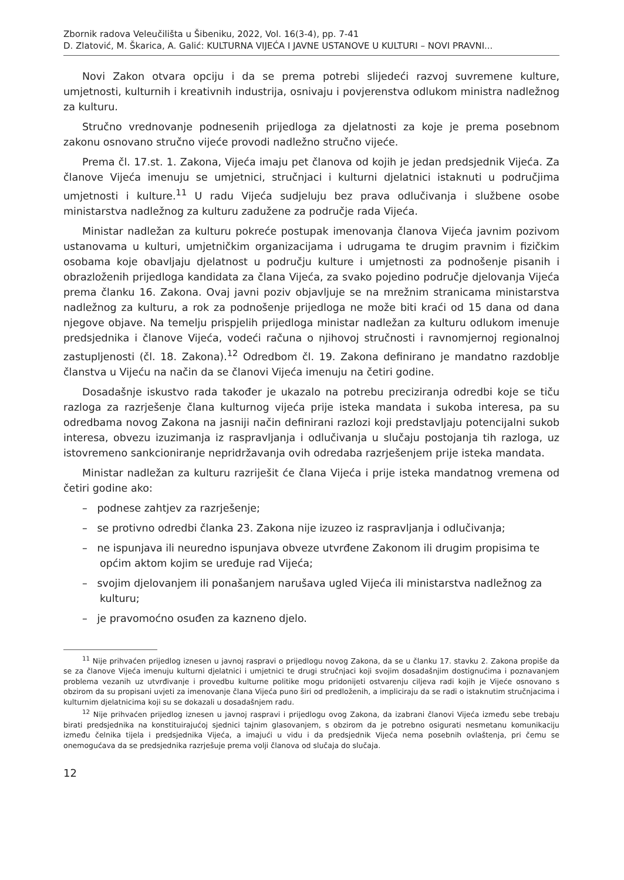Zbornik radova Veleučilišta u Šibeniku, 2022, Vol. 16(3-4), pp. 7-41
D. Zlatović, M. Škarica, A. Galić: KULTURNA VIJEĆA I JAVNE USTANOVE U KULTURI – NOVI PRAVNI...
Novi Zakon otvara opciju i da se prema potrebi slijedeći razvoj suvremene kulture, umjetnosti, kulturnih i kreativnih industrija, osnivaju i povjerenstva odlukom ministra nadležnog za kulturu.
Stručno vrednovanje podnesenih prijedloga za djelatnosti za koje je prema posebnom zakonu osnovano stručno vijeće provodi nadležno stručno vijeće.
Prema čl. 17.st. 1. Zakona, Vijeća imaju pet članova od kojih je jedan predsjednik Vijeća. Za članove Vijeća imenuju se umjetnici, stručnjaci i kulturni djelatnici istaknuti u područjima umjetnosti i kulture.<sup>11</sup> U radu Vijeća sudjeluju bez prava odlučivanja i službene osobe ministarstva nadležnog za kulturu zadužene za područje rada Vijeća.
Ministar nadležan za kulturu pokreće postupak imenovanja članova Vijeća javnim pozivom ustanovama u kulturi, umjetničkim organizacijama i udrugama te drugim pravnim i fizičkim osobama koje obavljaju djelatnost u području kulture i umjetnosti za podnošenje pisanih i obrazloženih prijedloga kandidata za člana Vijeća, za svako pojedino područje djelovanja Vijeća prema članku 16. Zakona. Ovaj javni poziv objavljuje se na mrežnim stranicama ministarstva nadležnog za kulturu, a rok za podnošenje prijedloga ne može biti kraći od 15 dana od dana njegove objave. Na temelju prispjelih prijedloga ministar nadležan za kulturu odlukom imenuje predsjednika i članove Vijeća, vodeći računa o njihovoj stručnosti i ravnomjernoj regionalnoj zastupljenosti (čl. 18. Zakona).<sup>12</sup> Odredbom čl. 19. Zakona definirano je mandatno razdoblje članstva u Vijeću na način da se članovi Vijeća imenuju na četiri godine.
Dosadašnje iskustvo rada također je ukazalo na potrebu preciziranja odredbi koje se tiču razloga za razrješenje člana kulturnog vijeća prije isteka mandata i sukoba interesa, pa su odredbama novog Zakona na jasniji način definirani razlozi koji predstavljaju potencijalni sukob interesa, obvezu izuzimanja iz raspravljanja i odlučivanja u slučaju postojanja tih razloga, uz istovremeno sankcioniranje nepridržavanja ovih odredaba razrješenjem prije isteka mandata.
Ministar nadležan za kulturu razriješit će člana Vijeća i prije isteka mandatnog vremena od četiri godine ako:
– podnese zahtjev za razrješenje;
– se protivno odredbi članka 23. Zakona nije izuzeo iz raspravljanja i odlučivanja;
– ne ispunjava ili neuredno ispunjava obveze utvrđene Zakonom ili drugim propisima te općim aktom kojim se uređuje rad Vijeća;
– svojim djelovanjem ili ponašanjem narušava ugled Vijeća ili ministarstva nadležnog za kulturu;
– je pravomoćno osuđen za kazneno djelo.
<sup>11</sup> Nije prihvaćen prijedlog iznesen u javnoj raspravi o prijedlogu novog Zakona, da se u članku 17. stavku 2. Zakona propiše da se za članove Vijeća imenuju kulturni djelatnici i umjetnici te drugi stručnjaci koji svojim dosadašnjim dostignućima i poznavanjem problema vezanih uz utvrđivanje i provedbu kulturne politike mogu pridonijeti ostvarenju ciljeva radi kojih je Vijeće osnovano s obzirom da su propisani uvjeti za imenovanje člana Vijeća puno širi od predloženih, a impliciraju da se radi o istaknutim stručnjacima i kulturnim djelatnicima koji su se dokazali u dosadašnjem radu.
<sup>12</sup> Nije prihvaćen prijedlog iznesen u javnoj raspravi i prijedlogu ovog Zakona, da izabrani članovi Vijeća između sebe trebaju birati predsjednika na konstituirajućoj sjednici tajnim glasovanjem, s obzirom da je potrebno osigurati nesmetanu komunikaciju između čelnika tijela i predsjednika Vijeća, a imajući u vidu i da predsjednik Vijeća nema posebnih ovlaštenja, pri čemu se onemogućava da se predsjednika razrješuje prema volji članova od slučaja do slučaja.
12